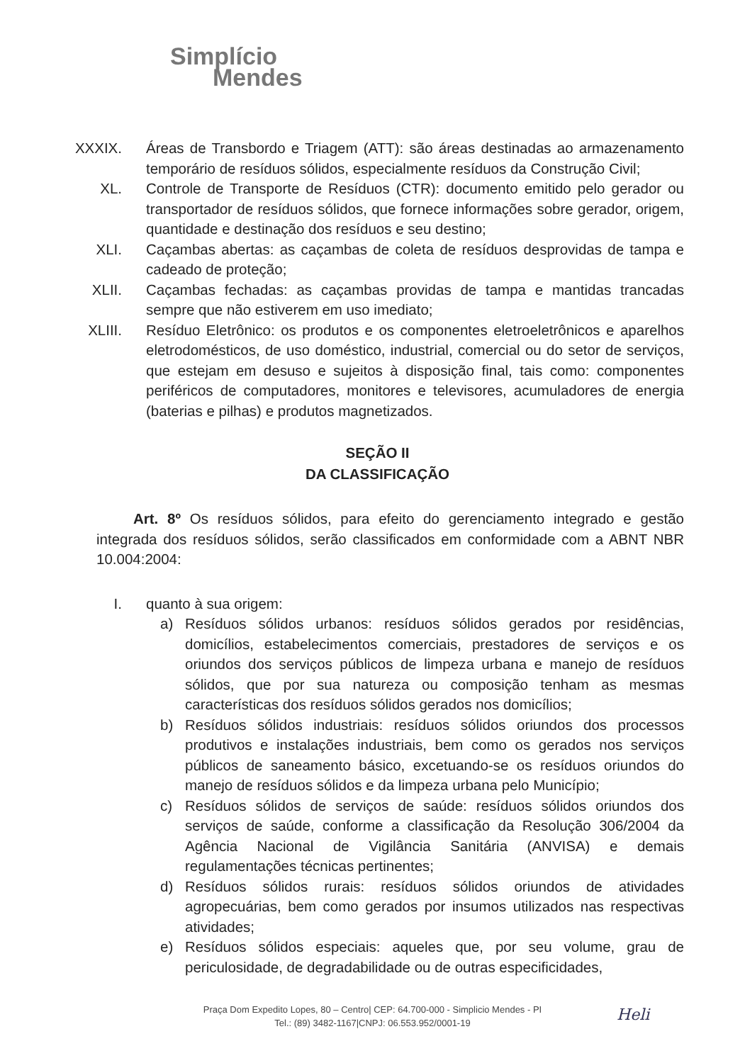Simplício
Mendes
XXXIX.
Áreas de Transbordo e Triagem (ATT): são áreas destinadas ao armazenamento temporário de resíduos sólidos, especialmente resíduos da Construção Civil;
XL. Controle de Transporte de Resíduos (CTR): documento emitido pelo gerador ou transportador de resíduos sólidos, que fornece informações sobre gerador, origem, quantidade e destinação dos resíduos e seu destino;
XLI. Caçambas abertas: as caçambas de coleta de resíduos desprovidas de tampa e cadeado de proteção;
XLII. Caçambas fechadas: as caçambas providas de tampa e mantidas trancadas sempre que não estiverem em uso imediato;
XLIII.
Resíduo Eletrônico: os produtos e os componentes eletroeletrônicos e aparelhos eletrodomésticos, de uso doméstico, industrial, comercial ou do setor de serviços, que estejam em desuso e sujeitos à disposição final, tais como: componentes periféricos de computadores, monitores e televisores, acumuladores de energia (baterias e pilhas) e produtos magnetizados.
SEÇÃO II
DA CLASSIFICAÇÃO
Art. 8º Os resíduos sólidos, para efeito do gerenciamento integrado e gestão integrada dos resíduos sólidos, serão classificados em conformidade com a ABNT NBR 10.004:2004:
I. quanto à sua origem:
a) Resíduos sólidos urbanos: resíduos sólidos gerados por residências, domicílios, estabelecimentos comerciais, prestadores de serviços e os oriundos dos serviços públicos de limpeza urbana e manejo de resíduos sólidos, que por sua natureza ou composição tenham as mesmas características dos resíduos sólidos gerados nos domicílios;
b) Resíduos sólidos industriais: resíduos sólidos oriundos dos processos produtivos e instalações industriais, bem como os gerados nos serviços públicos de saneamento básico, excetuando-se os resíduos oriundos do manejo de resíduos sólidos e da limpeza urbana pelo Município;
c) Resíduos sólidos de serviços de saúde: resíduos sólidos oriundos dos serviços de saúde, conforme a classificação da Resolução 306/2004 da Agência Nacional de Vigilância Sanitária (ANVISA) e demais regulamentações técnicas pertinentes;
d) Resíduos sólidos rurais: resíduos sólidos oriundos de atividades agropecuárias, bem como gerados por insumos utilizados nas respectivas atividades;
e) Resíduos sólidos especiais: aqueles que, por seu volume, grau de periculosidade, de degradabilidade ou de outras especificidades,
Praça Dom Expedito Lopes, 80 – Centro| CEP: 64.700-000 - Simplicio Mendes - PI
Tel.: (89) 3482-1167|CNPJ: 06.553.952/0001-19
Heli